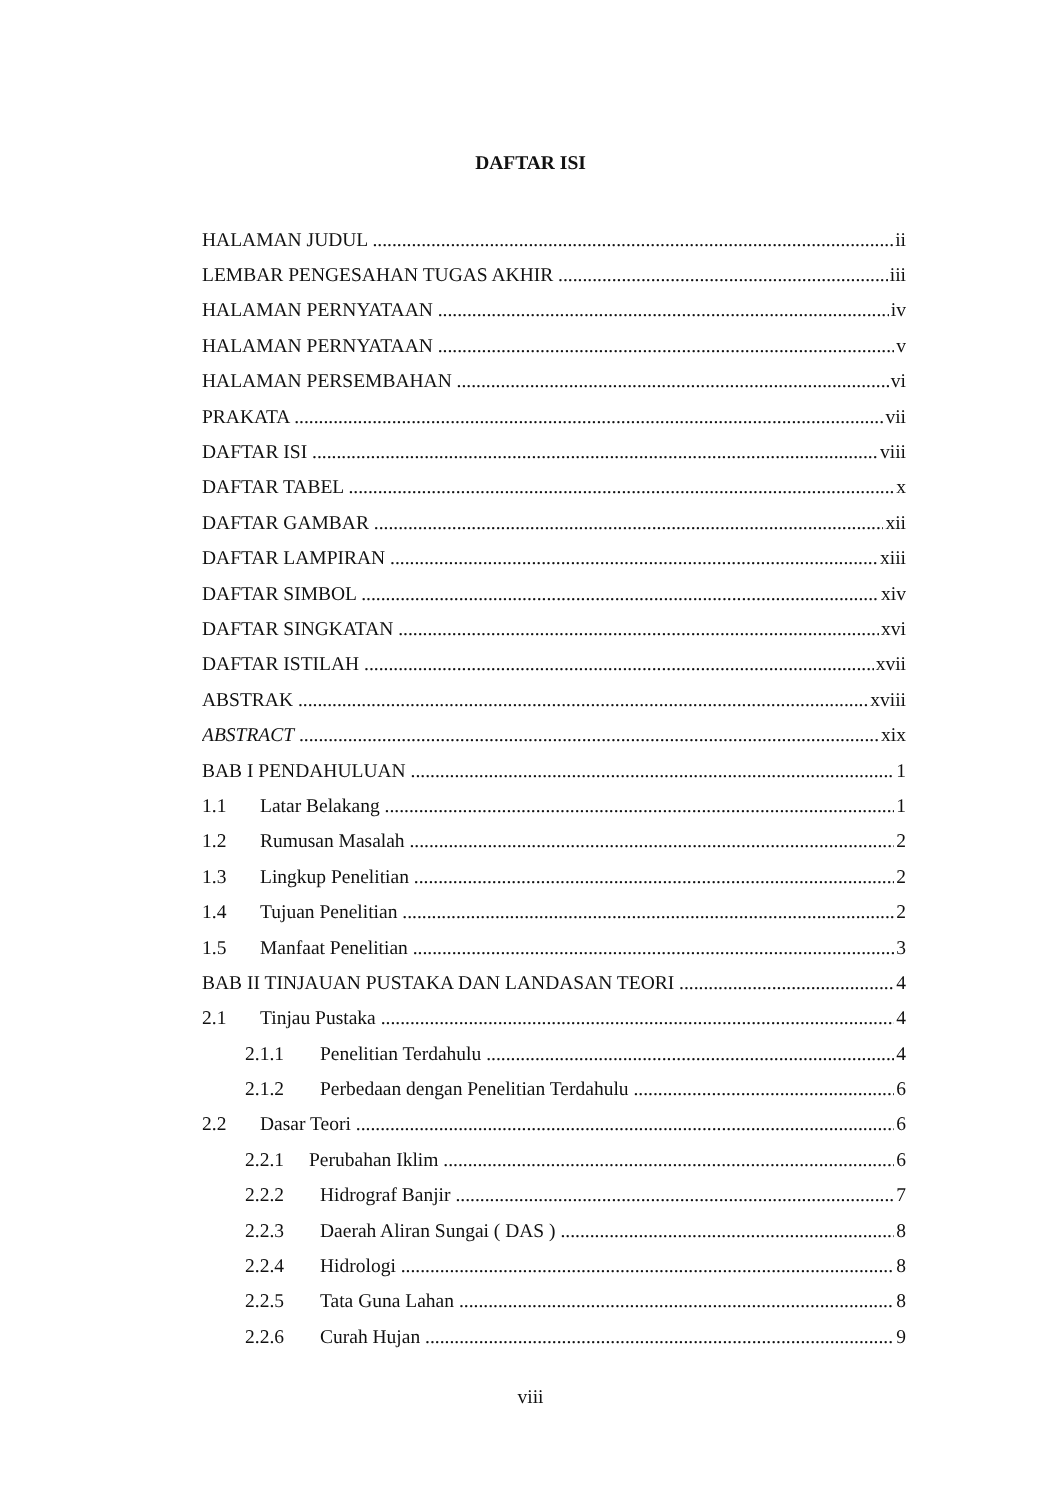DAFTAR ISI
HALAMAN JUDUL ii
LEMBAR PENGESAHAN TUGAS AKHIR iii
HALAMAN PERNYATAAN iv
HALAMAN PERNYATAAN v
HALAMAN PERSEMBAHAN vi
PRAKATA vii
DAFTAR ISI viii
DAFTAR TABEL x
DAFTAR GAMBAR xii
DAFTAR LAMPIRAN xiii
DAFTAR SIMBOL xiv
DAFTAR SINGKATAN xvi
DAFTAR ISTILAH xvii
ABSTRAK xviii
ABSTRACT xix
BAB I PENDAHULUAN 1
1.1 Latar Belakang 1
1.2 Rumusan Masalah 2
1.3 Lingkup Penelitian 2
1.4 Tujuan Penelitian 2
1.5 Manfaat Penelitian 3
BAB II TINJAUAN PUSTAKA DAN LANDASAN TEORI 4
2.1 Tinjau Pustaka 4
2.1.1 Penelitian Terdahulu 4
2.1.2 Perbedaan dengan Penelitian Terdahulu 6
2.2 Dasar Teori 6
2.2.1 Perubahan Iklim 6
2.2.2 Hidrograf Banjir 7
2.2.3 Daerah Aliran Sungai ( DAS ) 8
2.2.4 Hidrologi 8
2.2.5 Tata Guna Lahan 8
2.2.6 Curah Hujan 9
viii